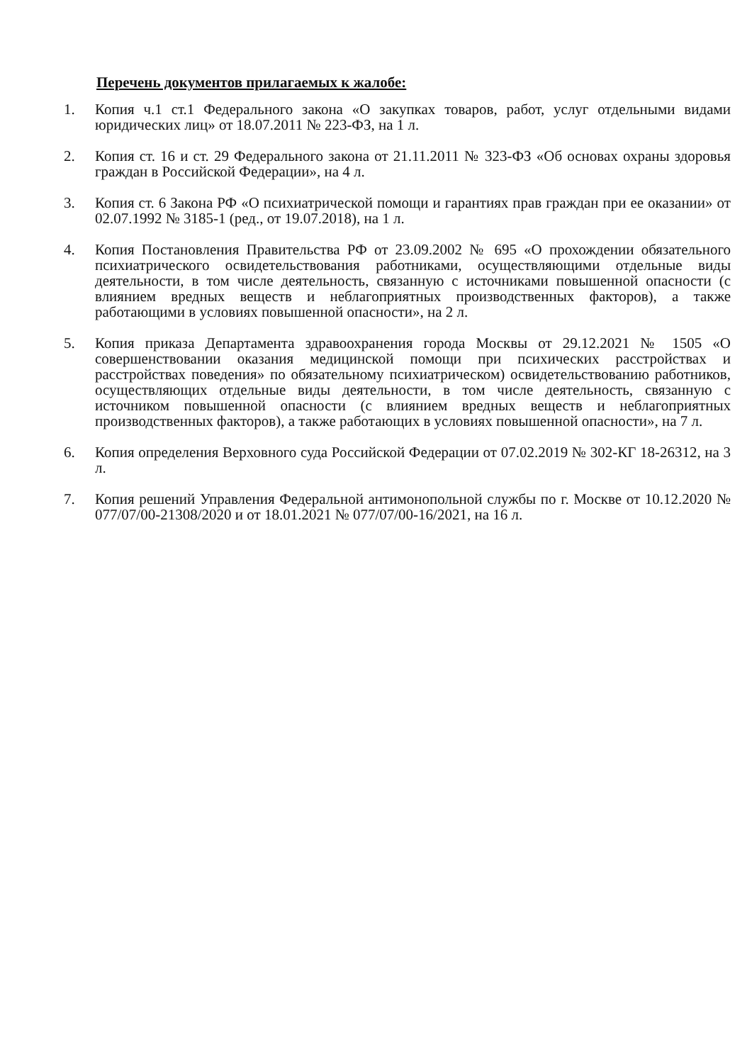Перечень документов прилагаемых к жалобе:
1. Копия ч.1 ст.1 Федерального закона «О закупках товаров, работ, услуг отдельными видами юридических лиц» от 18.07.2011 № 223-ФЗ, на 1 л.
2. Копия ст. 16 и ст. 29 Федерального закона от 21.11.2011 № 323-ФЗ «Об основах охраны здоровья граждан в Российской Федерации», на 4 л.
3. Копия ст. 6 Закона РФ «О психиатрической помощи и гарантиях прав граждан при ее оказании» от 02.07.1992 № 3185-1 (ред., от 19.07.2018), на 1 л.
4. Копия Постановления Правительства РФ от 23.09.2002 № 695 «О прохождении обязательного психиатрического освидетельствования работниками, осуществляющими отдельные виды деятельности, в том числе деятельность, связанную с источниками повышенной опасности (с влиянием вредных веществ и неблагоприятных производственных факторов), а также работающими в условиях повышенной опасности», на 2 л.
5. Копия приказа Департамента здравоохранения города Москвы от 29.12.2021 № 1505 «О совершенствовании оказания медицинской помощи при психических расстройствах и расстройствах поведения» по обязательному психиатрическом) освидетельствованию работников, осуществляющих отдельные виды деятельности, в том числе деятельность, связанную с источником повышенной опасности (с влиянием вредных веществ и неблагоприятных производственных факторов), а также работающих в условиях повышенной опасности», на 7 л.
6. Копия определения Верховного суда Российской Федерации от 07.02.2019 № 302-КГ 18-26312, на 3 л.
7. Копия решений Управления Федеральной антимонопольной службы по г. Москве от 10.12.2020 № 077/07/00-21308/2020 и от 18.01.2021 № 077/07/00-16/2021, на 16 л.